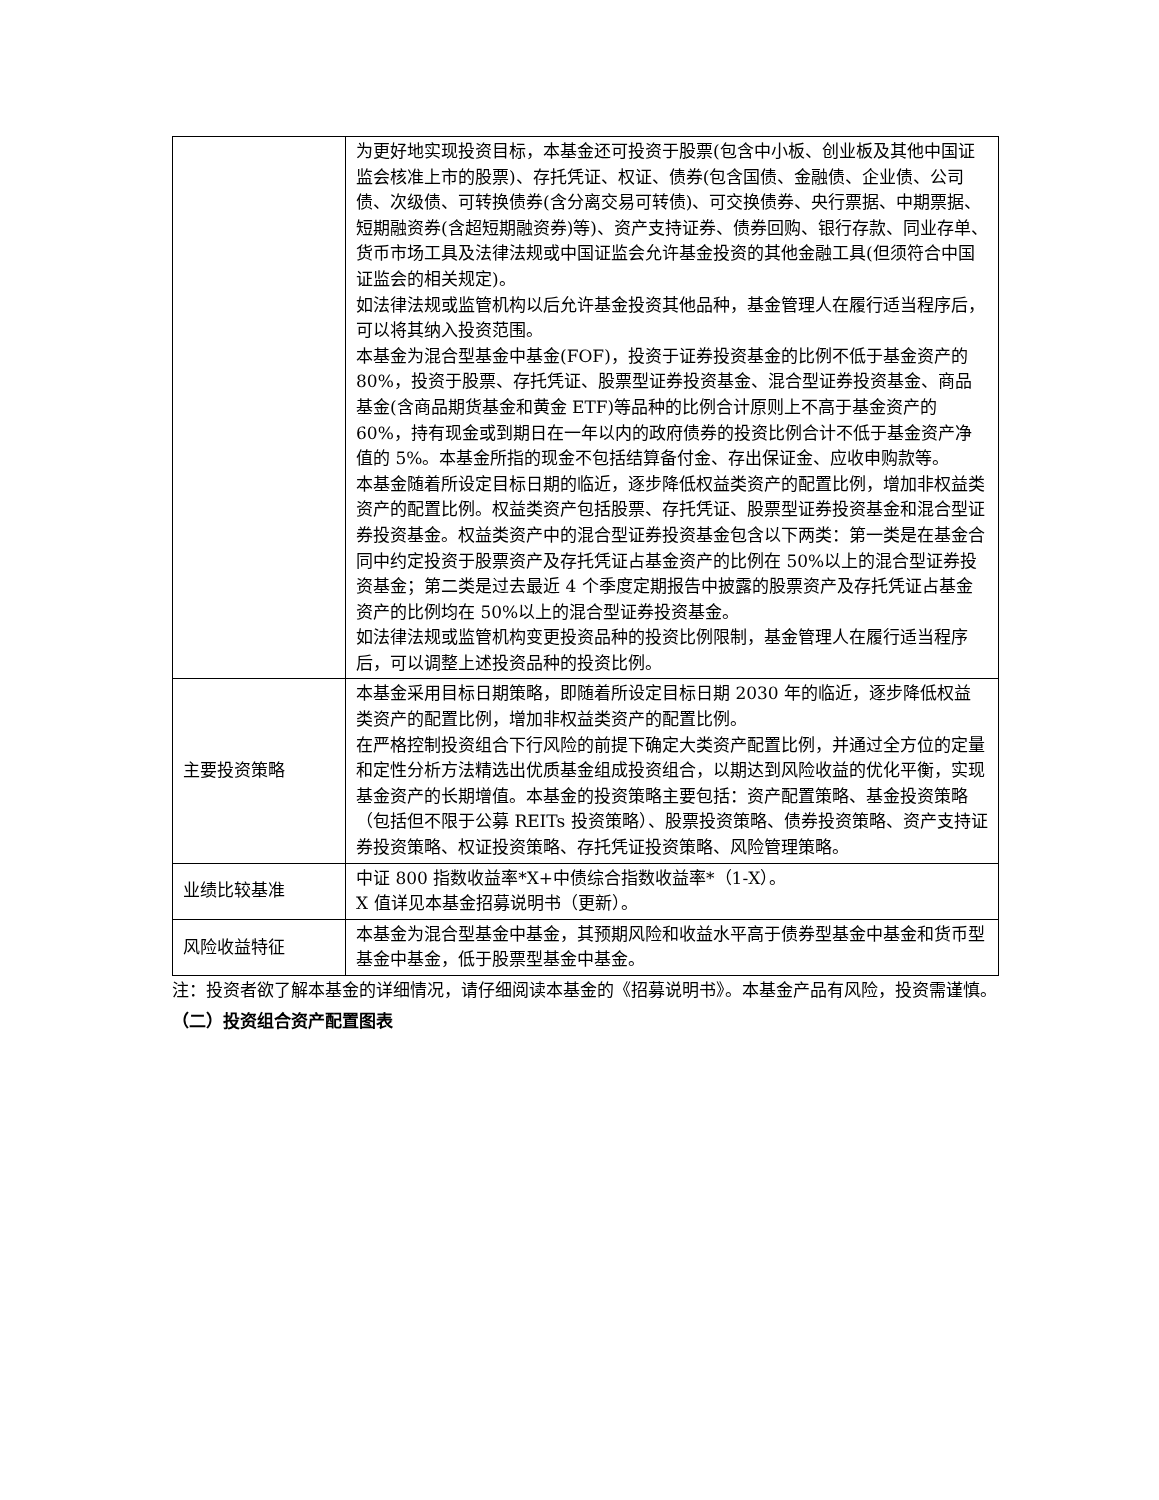| | 为更好地实现投资目标，本基金还可投资于股票(包含中小板、创业板及其他中国证监会核准上市的股票)、存托凭证、权证、债券(包含国债、金融债、企业债、公司债、次级债、可转换债券(含分离交易可转债)、可交换债券、央行票据、中期票据、短期融资券(含超短期融资券)等)、资产支持证券、债券回购、银行存款、同业存单、货币市场工具及法律法规或中国证监会允许基金投资的其他金融工具(但须符合中国证监会的相关规定)。 如法律法规或监管机构以后允许基金投资其他品种，基金管理人在履行适当程序后，可以将其纳入投资范围。 本基金为混合型基金中基金(FOF)，投资于证券投资基金的比例不低于基金资产的 80%，投资于股票、存托凭证、股票型证券投资基金、混合型证券投资基金、商品基金(含商品期货基金和黄金 ETF)等品种的比例合计原则上不高于基金资产的 60%，持有现金或到期日在一年以内的政府债券的投资比例合计不低于基金资产净值的 5%。本基金所指的现金不包括结算备付金、存出保证金、应收申购款等。 本基金随着所设定目标日期的临近，逐步降低权益类资产的配置比例，增加非权益类资产的配置比例。权益类资产包括股票、存托凭证、股票型证券投资基金和混合型证券投资基金。权益类资产中的混合型证券投资基金包含以下两类：第一类是在基金合同中约定投资于股票资产及存托凭证占基金资产的比例在 50%以上的混合型证券投资基金；第二类是过去最近 4 个季度定期报告中披露的股票资产及存托凭证占基金资产的比例均在 50%以上的混合型证券投资基金。 如法律法规或监管机构变更投资品种的投资比例限制，基金管理人在履行适当程序后，可以调整上述投资品种的投资比例。 |
| 主要投资策略 | 本基金采用目标日期策略，即随着所设定目标日期 2030 年的临近，逐步降低权益类资产的配置比例，增加非权益类资产的配置比例。 在严格控制投资组合下行风险的前提下确定大类资产配置比例，并通过全方位的定量和定性分析方法精选出优质基金组成投资组合，以期达到风险收益的优化平衡，实现基金资产的长期增值。本基金的投资策略主要包括：资产配置策略、基金投资策略（包括但不限于公募 REITs 投资策略）、股票投资策略、债券投资策略、资产支持证券投资策略、权证投资策略、存托凭证投资策略、风险管理策略。 |
| 业绩比较基准 | 中证 800 指数收益率*X+中债综合指数收益率*（1-X）。 X 值详见本基金招募说明书（更新）。 |
| 风险收益特征 | 本基金为混合型基金中基金，其预期风险和收益水平高于债券型基金中基金和货币型基金中基金，低于股票型基金中基金。 |
注：投资者欲了解本基金的详细情况，请仔细阅读本基金的《招募说明书》。本基金产品有风险，投资需谨慎。
（二）投资组合资产配置图表